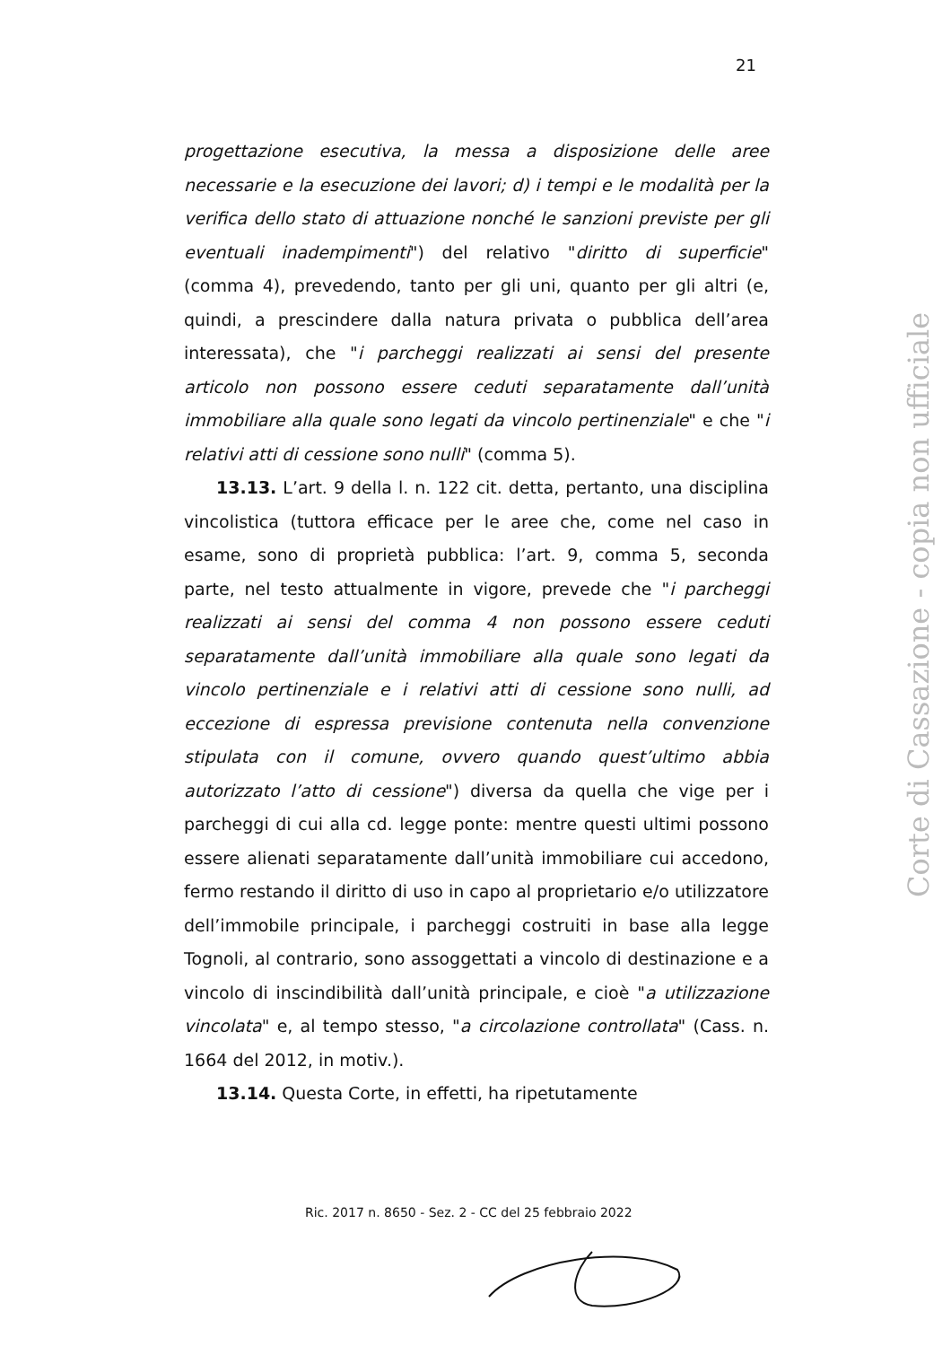21
progettazione esecutiva, la messa a disposizione delle aree necessarie e la esecuzione dei lavori; d) i tempi e le modalità per la verifica dello stato di attuazione nonché le sanzioni previste per gli eventuali inadempimenti") del relativo "diritto di superficie" (comma 4), prevedendo, tanto per gli uni, quanto per gli altri (e, quindi, a prescindere dalla natura privata o pubblica dell’area interessata), che "i parcheggi realizzati ai sensi del presente articolo non possono essere ceduti separatamente dall’unità immobiliare alla quale sono legati da vincolo pertinenziale" e che "i relativi atti di cessione sono nulli" (comma 5).
13.13. L’art. 9 della l. n. 122 cit. detta, pertanto, una disciplina vincolistica (tuttora efficace per le aree che, come nel caso in esame, sono di proprietà pubblica: l’art. 9, comma 5, seconda parte, nel testo attualmente in vigore, prevede che "i parcheggi realizzati ai sensi del comma 4 non possono essere ceduti separatamente dall’unità immobiliare alla quale sono legati da vincolo pertinenziale e i relativi atti di cessione sono nulli, ad eccezione di espressa previsione contenuta nella convenzione stipulata con il comune, ovvero quando quest’ultimo abbia autorizzato l’atto di cessione") diversa da quella che vige per i parcheggi di cui alla cd. legge ponte: mentre questi ultimi possono essere alienati separatamente dall’unità immobiliare cui accedono, fermo restando il diritto di uso in capo al proprietario e/o utilizzatore dell’immobile principale, i parcheggi costruiti in base alla legge Tognoli, al contrario, sono assoggettati a vincolo di destinazione e a vincolo di inscindibilità dall’unità principale, e cioè "a utilizzazione vincolata" e, al tempo stesso, "a circolazione controllata" (Cass. n. 1664 del 2012, in motiv.).
13.14. Questa Corte, in effetti, ha ripetutamente
Ric. 2017 n. 8650 - Sez. 2 - CC del 25 febbraio 2022
Corte di Cassazione - copia non ufficiale